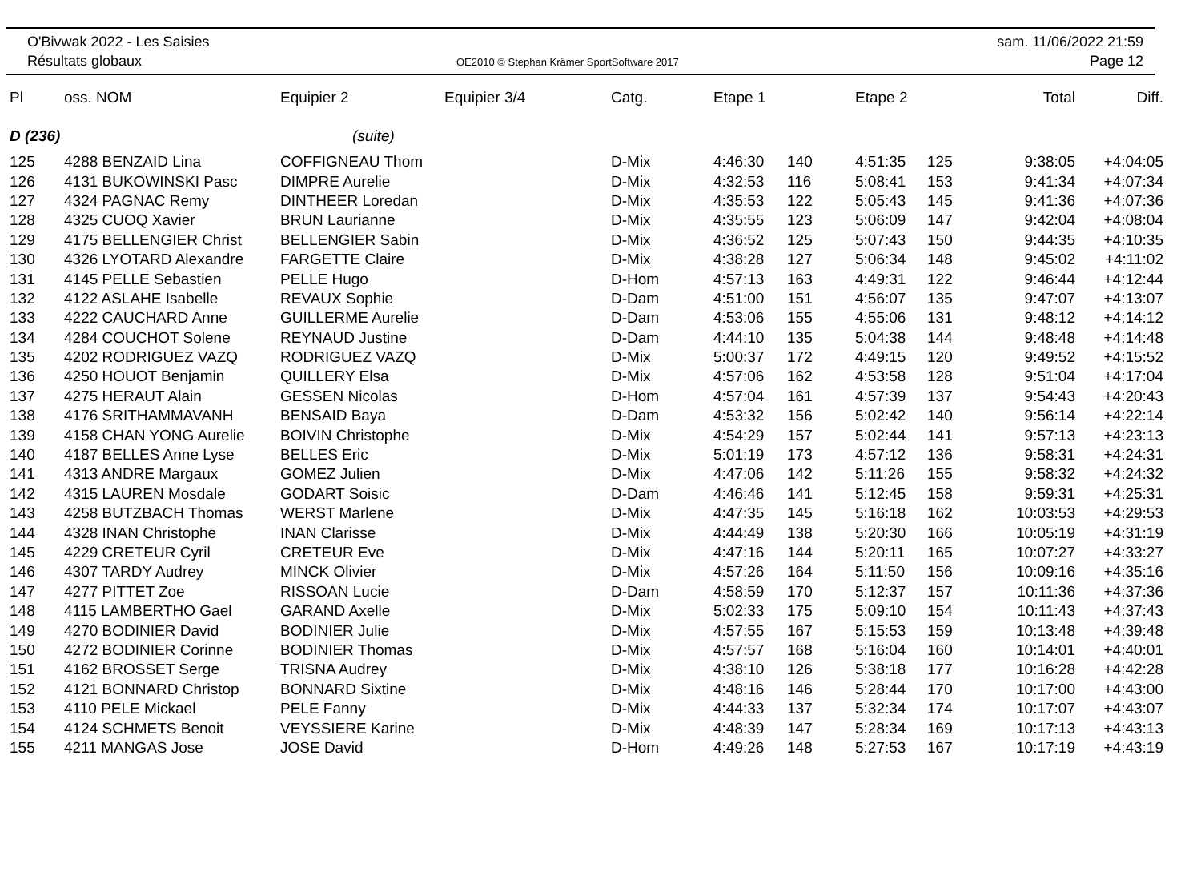O'Bivwak 2022 - Les Saisies
Résultats globaux
OE2010 © Stephan Krämer SportSoftware 2017
sam. 11/06/2022 21:59
Page 12
| Pl | oss. NOM | Equipier 2 | Equipier 3/4 | Catg. | Etape 1 | | Etape 2 | | Total | Diff. |
| --- | --- | --- | --- | --- | --- | --- | --- | --- | --- | --- |
| D (236) | | (suite) | | | | | | | | |
| 125 | 4288 BENZAID Lina | COFFIGNEAU Thom | | D-Mix | 4:46:30 | 140 | 4:51:35 | 125 | 9:38:05 | +4:04:05 |
| 126 | 4131 BUKOWINSKI Pasc | DIMPRE Aurelie | | D-Mix | 4:32:53 | 116 | 5:08:41 | 153 | 9:41:34 | +4:07:34 |
| 127 | 4324 PAGNAC Remy | DINTHEER Loredan | | D-Mix | 4:35:53 | 122 | 5:05:43 | 145 | 9:41:36 | +4:07:36 |
| 128 | 4325 CUOQ Xavier | BRUN Laurianne | | D-Mix | 4:35:55 | 123 | 5:06:09 | 147 | 9:42:04 | +4:08:04 |
| 129 | 4175 BELLENGIER Christ | BELLENGIER Sabin | | D-Mix | 4:36:52 | 125 | 5:07:43 | 150 | 9:44:35 | +4:10:35 |
| 130 | 4326 LYOTARD Alexandre | FARGETTE Claire | | D-Mix | 4:38:28 | 127 | 5:06:34 | 148 | 9:45:02 | +4:11:02 |
| 131 | 4145 PELLE Sebastien | PELLE Hugo | | D-Hom | 4:57:13 | 163 | 4:49:31 | 122 | 9:46:44 | +4:12:44 |
| 132 | 4122 ASLAHE Isabelle | REVAUX Sophie | | D-Dam | 4:51:00 | 151 | 4:56:07 | 135 | 9:47:07 | +4:13:07 |
| 133 | 4222 CAUCHARD Anne | GUILLERME Aurelie | | D-Dam | 4:53:06 | 155 | 4:55:06 | 131 | 9:48:12 | +4:14:12 |
| 134 | 4284 COUCHOT Solene | REYNAUD Justine | | D-Dam | 4:44:10 | 135 | 5:04:38 | 144 | 9:48:48 | +4:14:48 |
| 135 | 4202 RODRIGUEZ VAZQ | RODRIGUEZ VAZQ | | D-Mix | 5:00:37 | 172 | 4:49:15 | 120 | 9:49:52 | +4:15:52 |
| 136 | 4250 HOUOT Benjamin | QUILLERY Elsa | | D-Mix | 4:57:06 | 162 | 4:53:58 | 128 | 9:51:04 | +4:17:04 |
| 137 | 4275 HERAUT Alain | GESSEN Nicolas | | D-Hom | 4:57:04 | 161 | 4:57:39 | 137 | 9:54:43 | +4:20:43 |
| 138 | 4176 SRITHAMMAVANH | BENSAID Baya | | D-Dam | 4:53:32 | 156 | 5:02:42 | 140 | 9:56:14 | +4:22:14 |
| 139 | 4158 CHAN YONG Aurelie | BOIVIN Christophe | | D-Mix | 4:54:29 | 157 | 5:02:44 | 141 | 9:57:13 | +4:23:13 |
| 140 | 4187 BELLES Anne Lyse | BELLES Eric | | D-Mix | 5:01:19 | 173 | 4:57:12 | 136 | 9:58:31 | +4:24:31 |
| 141 | 4313 ANDRE Margaux | GOMEZ Julien | | D-Mix | 4:47:06 | 142 | 5:11:26 | 155 | 9:58:32 | +4:24:32 |
| 142 | 4315 LAUREN Mosdale | GODART Soisic | | D-Dam | 4:46:46 | 141 | 5:12:45 | 158 | 9:59:31 | +4:25:31 |
| 143 | 4258 BUTZBACH Thomas | WERST Marlene | | D-Mix | 4:47:35 | 145 | 5:16:18 | 162 | 10:03:53 | +4:29:53 |
| 144 | 4328 INAN Christophe | INAN Clarisse | | D-Mix | 4:44:49 | 138 | 5:20:30 | 166 | 10:05:19 | +4:31:19 |
| 145 | 4229 CRETEUR Cyril | CRETEUR Eve | | D-Mix | 4:47:16 | 144 | 5:20:11 | 165 | 10:07:27 | +4:33:27 |
| 146 | 4307 TARDY Audrey | MINCK Olivier | | D-Mix | 4:57:26 | 164 | 5:11:50 | 156 | 10:09:16 | +4:35:16 |
| 147 | 4277 PITTET Zoe | RISSOAN Lucie | | D-Dam | 4:58:59 | 170 | 5:12:37 | 157 | 10:11:36 | +4:37:36 |
| 148 | 4115 LAMBERTHO Gael | GARAND Axelle | | D-Mix | 5:02:33 | 175 | 5:09:10 | 154 | 10:11:43 | +4:37:43 |
| 149 | 4270 BODINIER David | BODINIER Julie | | D-Mix | 4:57:55 | 167 | 5:15:53 | 159 | 10:13:48 | +4:39:48 |
| 150 | 4272 BODINIER Corinne | BODINIER Thomas | | D-Mix | 4:57:57 | 168 | 5:16:04 | 160 | 10:14:01 | +4:40:01 |
| 151 | 4162 BROSSET Serge | TRISNA Audrey | | D-Mix | 4:38:10 | 126 | 5:38:18 | 177 | 10:16:28 | +4:42:28 |
| 152 | 4121 BONNARD Christop | BONNARD Sixtine | | D-Mix | 4:48:16 | 146 | 5:28:44 | 170 | 10:17:00 | +4:43:00 |
| 153 | 4110 PELE Mickael | PELE Fanny | | D-Mix | 4:44:33 | 137 | 5:32:34 | 174 | 10:17:07 | +4:43:07 |
| 154 | 4124 SCHMETS Benoit | VEYSSIERE Karine | | D-Mix | 4:48:39 | 147 | 5:28:34 | 169 | 10:17:13 | +4:43:13 |
| 155 | 4211 MANGAS Jose | JOSE David | | D-Hom | 4:49:26 | 148 | 5:27:53 | 167 | 10:17:19 | +4:43:19 |